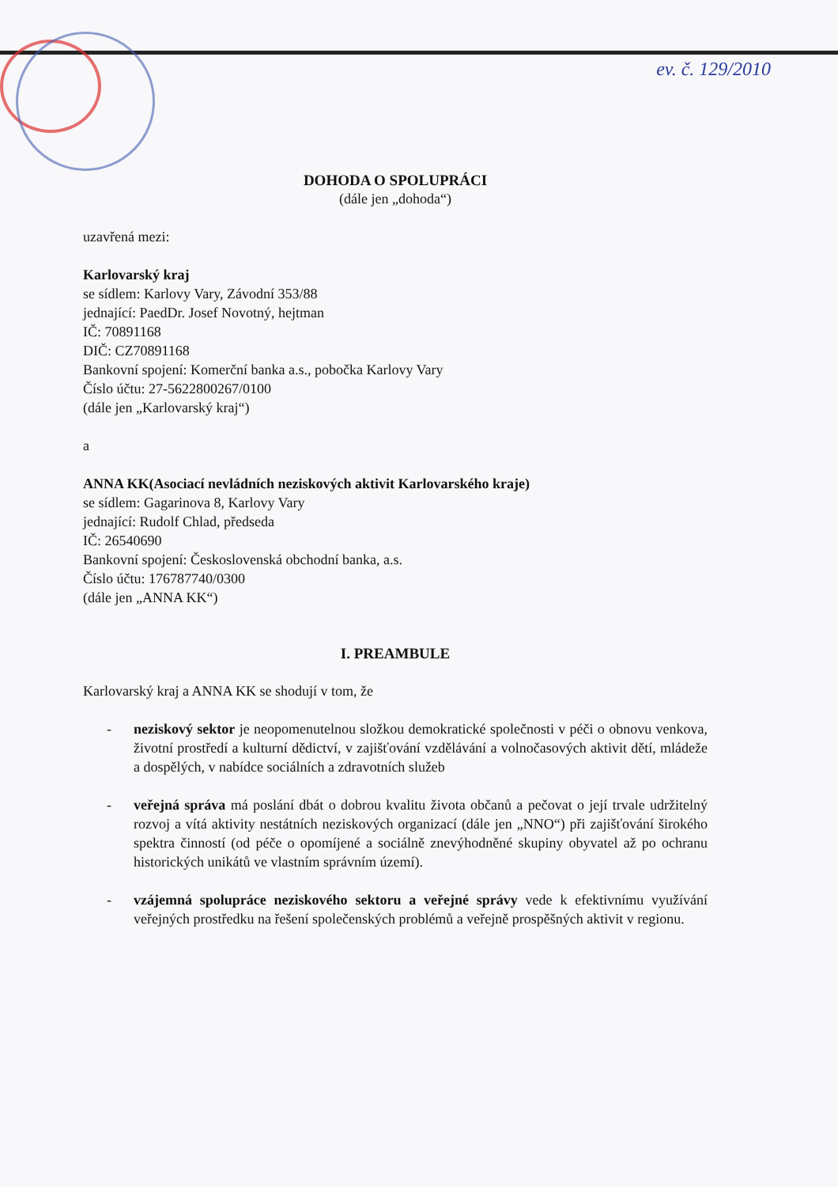ev. č. 129/2010
DOHODA O SPOLUPRÁCI
(dále jen „dohoda“)
uzavřená mezi:
Karlovarský kraj
se sídlem: Karlovy Vary, Závodní 353/88
jednající: PaedDr. Josef Novotný, hejtman
IČ: 70891168
DIČ: CZ70891168
Bankovní spojení: Komerční banka a.s., pobočka Karlovy Vary
Číslo účtu: 27-5622800267/0100
(dále jen „Karlovarský kraj“)
a
ANNA KK(Asociací nevládních neziskových aktivit Karlovarského kraje)
se sídlem: Gagarinova 8, Karlovy Vary
jednající: Rudolf Chlad, předseda
IČ: 26540690
Bankovní spojení: Československá obchodní banka, a.s.
Číslo účtu: 176787740/0300
(dále jen „ANNA KK“)
I. PREAMBULE
Karlovarský kraj a ANNA KK se shodují v tom, že
- neziskový sektor je neopomenutelnou složkou demokratické společnosti v péči o obnovu venkova, životní prostředí a kulturní dědictví, v zajišťování vzdělávání a volnočasových aktivit dětí, mládeže a dospělých, v nabídce sociálních a zdravotních služeb
- veřejná správa má poslání dbát o dobrou kvalitu života občanů a pečovat o její trvale udržitelný rozvoj a vítá aktivity nestátních neziskových organizací (dále jen „NNO“) při zajišťování širokého spektra činností (od péče o opomíjené a sociálně znevýhodněné skupiny obyvatel až po ochranu historických unikátů ve vlastním správním území).
- vzájemná spolupráce neziskového sektoru a veřejné správy vede k efektivnímu využívání veřejných prostředku na řešení společenských problémů a veřejně prospěšných aktivit v regionu.